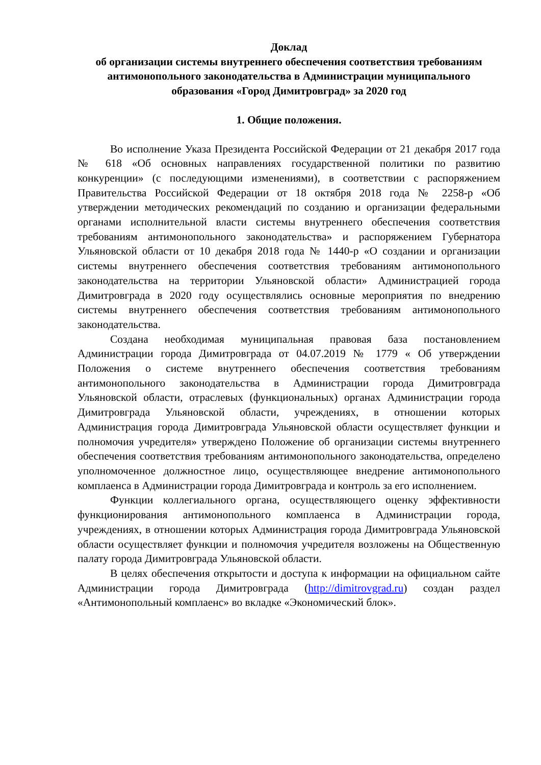Доклад
об организации системы внутреннего обеспечения соответствия требованиям антимонопольного законодательства в Администрации муниципального образования «Город Димитровград» за 2020 год
1. Общие положения.
Во исполнение Указа Президента Российской Федерации от 21 декабря 2017 года № 618 «Об основных направлениях государственной политики по развитию конкуренции» (с последующими изменениями), в соответствии с распоряжением Правительства Российской Федерации от 18 октября 2018 года № 2258-р «Об утверждении методических рекомендаций по созданию и организации федеральными органами исполнительной власти системы внутреннего обеспечения соответствия требованиям антимонопольного законодательства» и распоряжением Губернатора Ульяновской области от 10 декабря 2018 года № 1440-р «О создании и организации системы внутреннего обеспечения соответствия требованиям антимонопольного законодательства на территории Ульяновской области» Администрацией города Димитровграда в 2020 году осуществлялись основные мероприятия по внедрению системы внутреннего обеспечения соответствия требованиям антимонопольного законодательства.
Создана необходимая муниципальная правовая база постановлением Администрации города Димитровграда от 04.07.2019 № 1779 « Об утверждении Положения о системе внутреннего обеспечения соответствия требованиям антимонопольного законодательства в Администрации города Димитровграда Ульяновской области, отраслевых (функциональных) органах Администрации города Димитровграда Ульяновской области, учреждениях, в отношении которых Администрация города Димитровграда Ульяновской области осуществляет функции и полномочия учредителя» утверждено Положение об организации системы внутреннего обеспечения соответствия требованиям антимонопольного законодательства, определено уполномоченное должностное лицо, осуществляющее внедрение антимонопольного комплаенса в Администрации города Димитровграда и контроль за его исполнением.
Функции коллегиального органа, осуществляющего оценку эффективности функционирования антимонопольного комплаенса в Администрации города, учреждениях, в отношении которых Администрация города Димитровграда Ульяновской области осуществляет функции и полномочия учредителя возложены на Общественную палату города Димитровграда Ульяновской области.
В целях обеспечения открытости и доступа к информации на официальном сайте Администрации города Димитровграда (http://dimitrovgrad.ru) создан раздел «Антимонопольный комплаенс» во вкладке «Экономический блок».